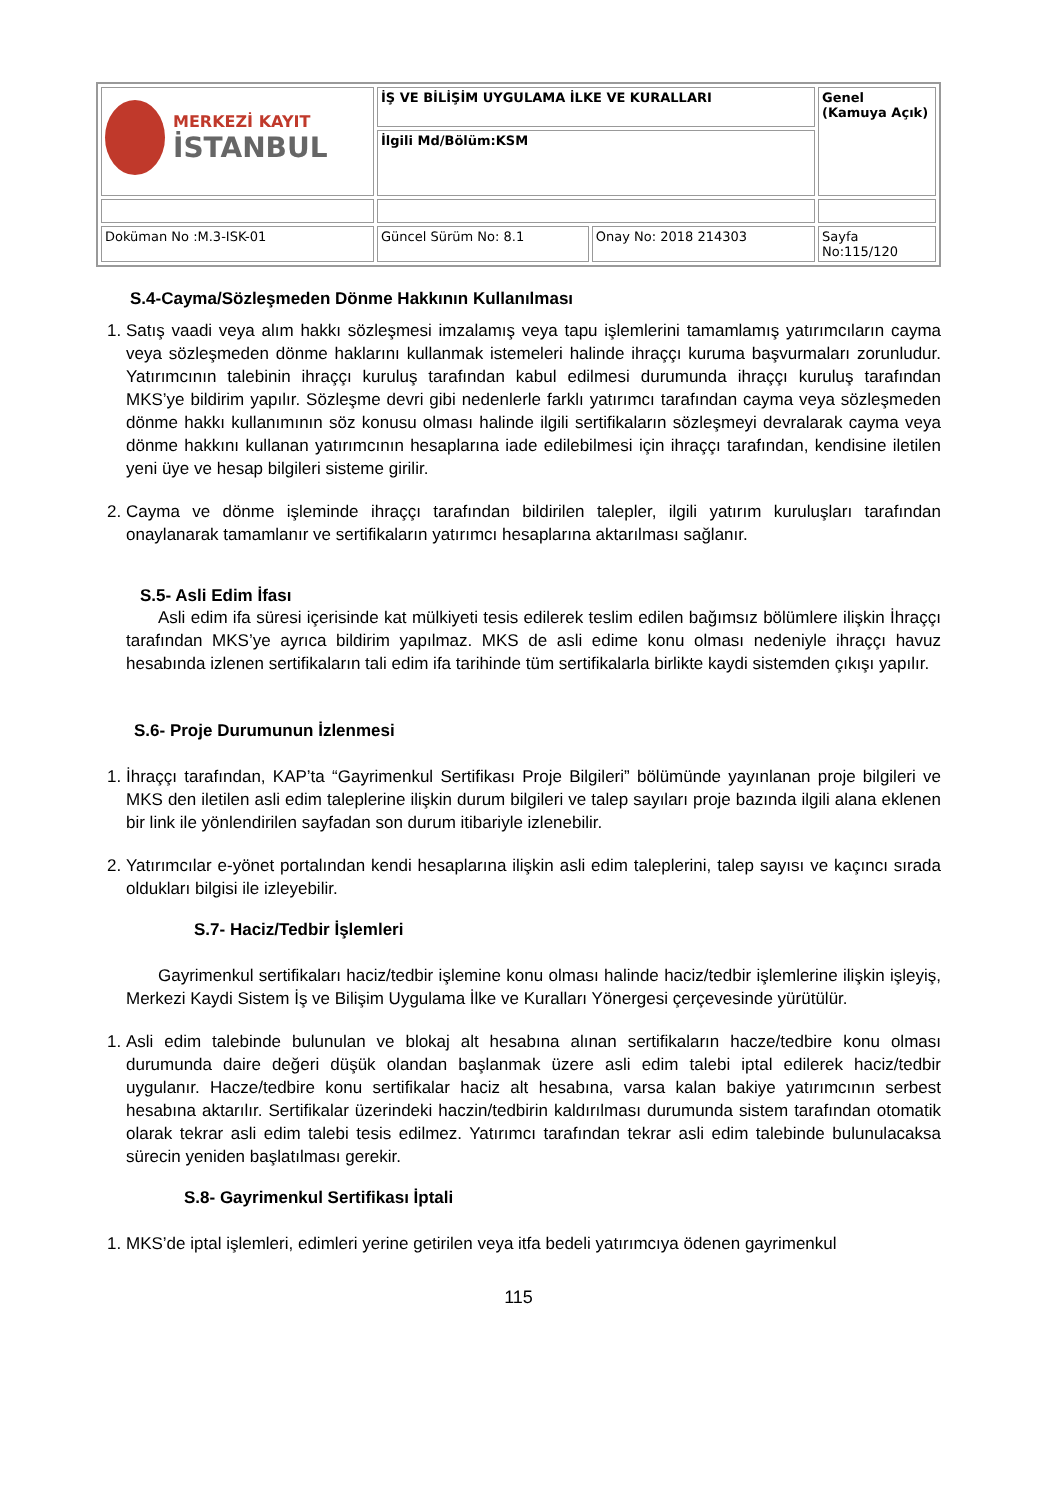| MERKEZİ KAYIT İSTANBUL | İŞ VE BİLİŞİM UYGULAMA İLKE VE KURALLARI | | Genel (Kamuya Açık) |
| | İlgili Md/Bölüm:KSM | | |
| Doküman No :M.3-ISK-01 | Güncel Sürüm No: 8.1 | Onay No: 2018 214303 | Sayfa No:115/120 |
S.4-Cayma/Sözleşmeden Dönme Hakkının Kullanılması
1. Satış vaadi veya alım hakkı sözleşmesi imzalamış veya tapu işlemlerini tamamlamış yatırımcıların cayma veya sözleşmeden dönme haklarını kullanmak istemeleri halinde ihraççı kuruma başvurmaları zorunludur. Yatırımcının talebinin ihraççı kuruluş tarafından kabul edilmesi durumunda ihraççı kuruluş tarafından MKS’ye bildirim yapılır. Sözleşme devri gibi nedenlerle farklı yatırımcı tarafından cayma veya sözleşmeden dönme hakkı kullanımının söz konusu olması halinde ilgili sertifikaların sözleşmeyi devralarak cayma veya dönme hakkını kullanan yatırımcının hesaplarına iade edilebilmesi için ihraççı tarafından, kendisine iletilen yeni üye ve hesap bilgileri sisteme girilir.
2. Cayma ve dönme işleminde ihraççı tarafından bildirilen talepler, ilgili yatırım kuruluşları tarafından onaylanarak tamamlanır ve sertifikaların yatırımcı hesaplarına aktarılması sağlanır.
S.5- Asli Edim İfası
Asli edim ifa süresi içerisinde kat mülkiyeti tesis edilerek teslim edilen bağımsız bölümlere ilişkin İhraççı tarafından MKS’ye ayrıca bildirim yapılmaz. MKS de asli edime konu olması nedeniyle ihraççı havuz hesabında izlenen sertifikaların tali edim ifa tarihinde tüm sertifikalarla birlikte kaydi sistemden çıkışı yapılır.
S.6- Proje Durumunun İzlenmesi
1. İhraççı tarafından, KAP’ta “Gayrimenkul Sertifikası Proje Bilgileri” bölümünde yayınlanan proje bilgileri ve MKS den iletilen asli edim taleplerine ilişkin durum bilgileri ve talep sayıları proje bazında ilgili alana eklenen bir link ile yönlendirilen sayfadan son durum itibariyle izlenebilir.
2. Yatırımcılar e-yönet portalından kendi hesaplarına ilişkin asli edim taleplerini, talep sayısı ve kaçıncı sırada oldukları bilgisi ile izleyebilir.
S.7- Haciz/Tedbir İşlemleri
Gayrimenkul sertifikaları haciz/tedbir işlemine konu olması halinde haciz/tedbir işlemlerine ilişkin işleyiş, Merkezi Kaydi Sistem İş ve Bilişim Uygulama İlke ve Kuralları Yönergesi çerçevesinde yürütülür.
1. Asli edim talebinde bulunulan ve blokaj alt hesabına alınan sertifikaların hacze/tedbire konu olması durumunda daire değeri düşük olandan başlanmak üzere asli edim talebi iptal edilerek haciz/tedbir uygulanır. Hacze/tedbire konu sertifikalar haciz alt hesabına, varsa kalan bakiye yatırımcının serbest hesabına aktarılır. Sertifikalar üzerindeki haczin/tedbirin kaldırılması durumunda sistem tarafından otomatik olarak tekrar asli edim talebi tesis edilmez. Yatırımcı tarafından tekrar asli edim talebinde bulunulacaksa sürecin yeniden başlatılması gerekir.
S.8- Gayrimenkul Sertifikası İptali
1. MKS’de iptal işlemleri, edimleri yerine getirilen veya itfa bedeli yatırımcıya ödenen gayrimenkul
115